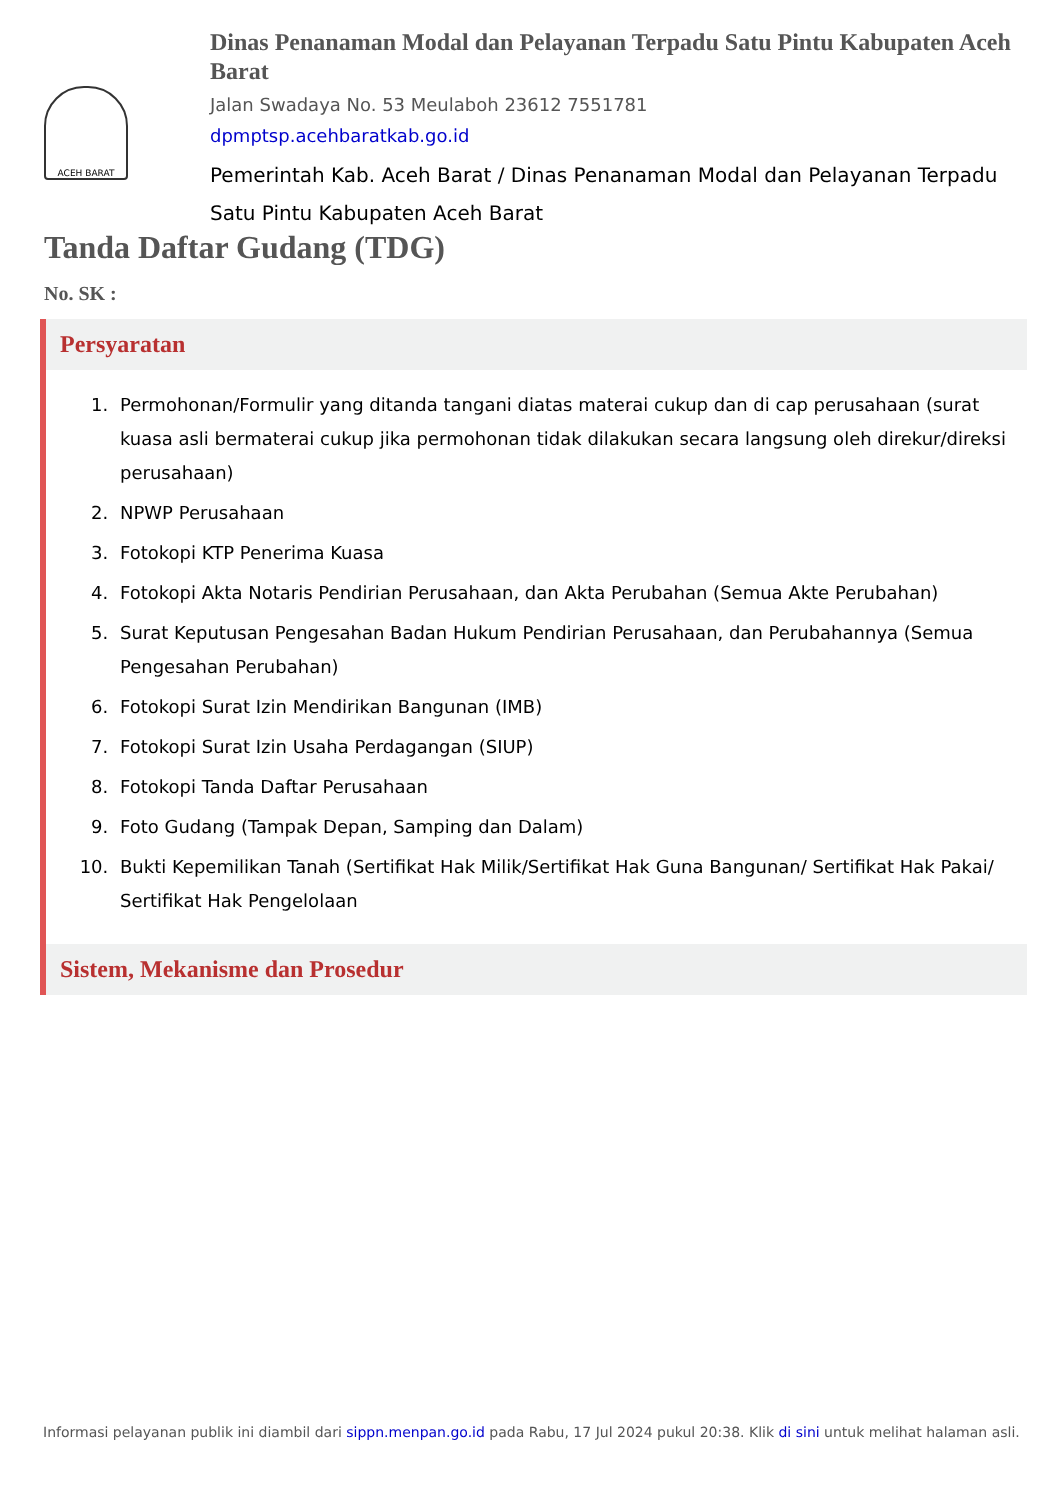ACEH BARAT
Dinas Penanaman Modal dan Pelayanan Terpadu Satu Pintu Kabupaten Aceh Barat
Jalan Swadaya No. 53 Meulaboh 23612 7551781
dpmptsp.acehbaratkab.go.id
Pemerintah Kab. Aceh Barat / Dinas Penanaman Modal dan Pelayanan Terpadu Satu Pintu Kabupaten Aceh Barat
Tanda Daftar Gudang (TDG)
No. SK :
Persyaratan
1. Permohonan/Formulir yang ditanda tangani diatas materai cukup dan di cap perusahaan (surat kuasa asli bermaterai cukup jika permohonan tidak dilakukan secara langsung oleh direkur/direksi perusahaan)
2. NPWP Perusahaan
3. Fotokopi KTP Penerima Kuasa
4. Fotokopi Akta Notaris Pendirian Perusahaan, dan Akta Perubahan (Semua Akte Perubahan)
5. Surat Keputusan Pengesahan Badan Hukum Pendirian Perusahaan, dan Perubahannya (Semua Pengesahan Perubahan)
6. Fotokopi Surat Izin Mendirikan Bangunan (IMB)
7. Fotokopi Surat Izin Usaha Perdagangan (SIUP)
8. Fotokopi Tanda Daftar Perusahaan
9. Foto Gudang (Tampak Depan, Samping dan Dalam)
10. Bukti Kepemilikan Tanah (Sertifikat Hak Milik/Sertifikat Hak Guna Bangunan/ Sertifikat Hak Pakai/ Sertifikat Hak Pengelolaan
Sistem, Mekanisme dan Prosedur
Informasi pelayanan publik ini diambil dari sippn.menpan.go.id pada Rabu, 17 Jul 2024 pukul 20:38. Klik di sini untuk melihat halaman asli.